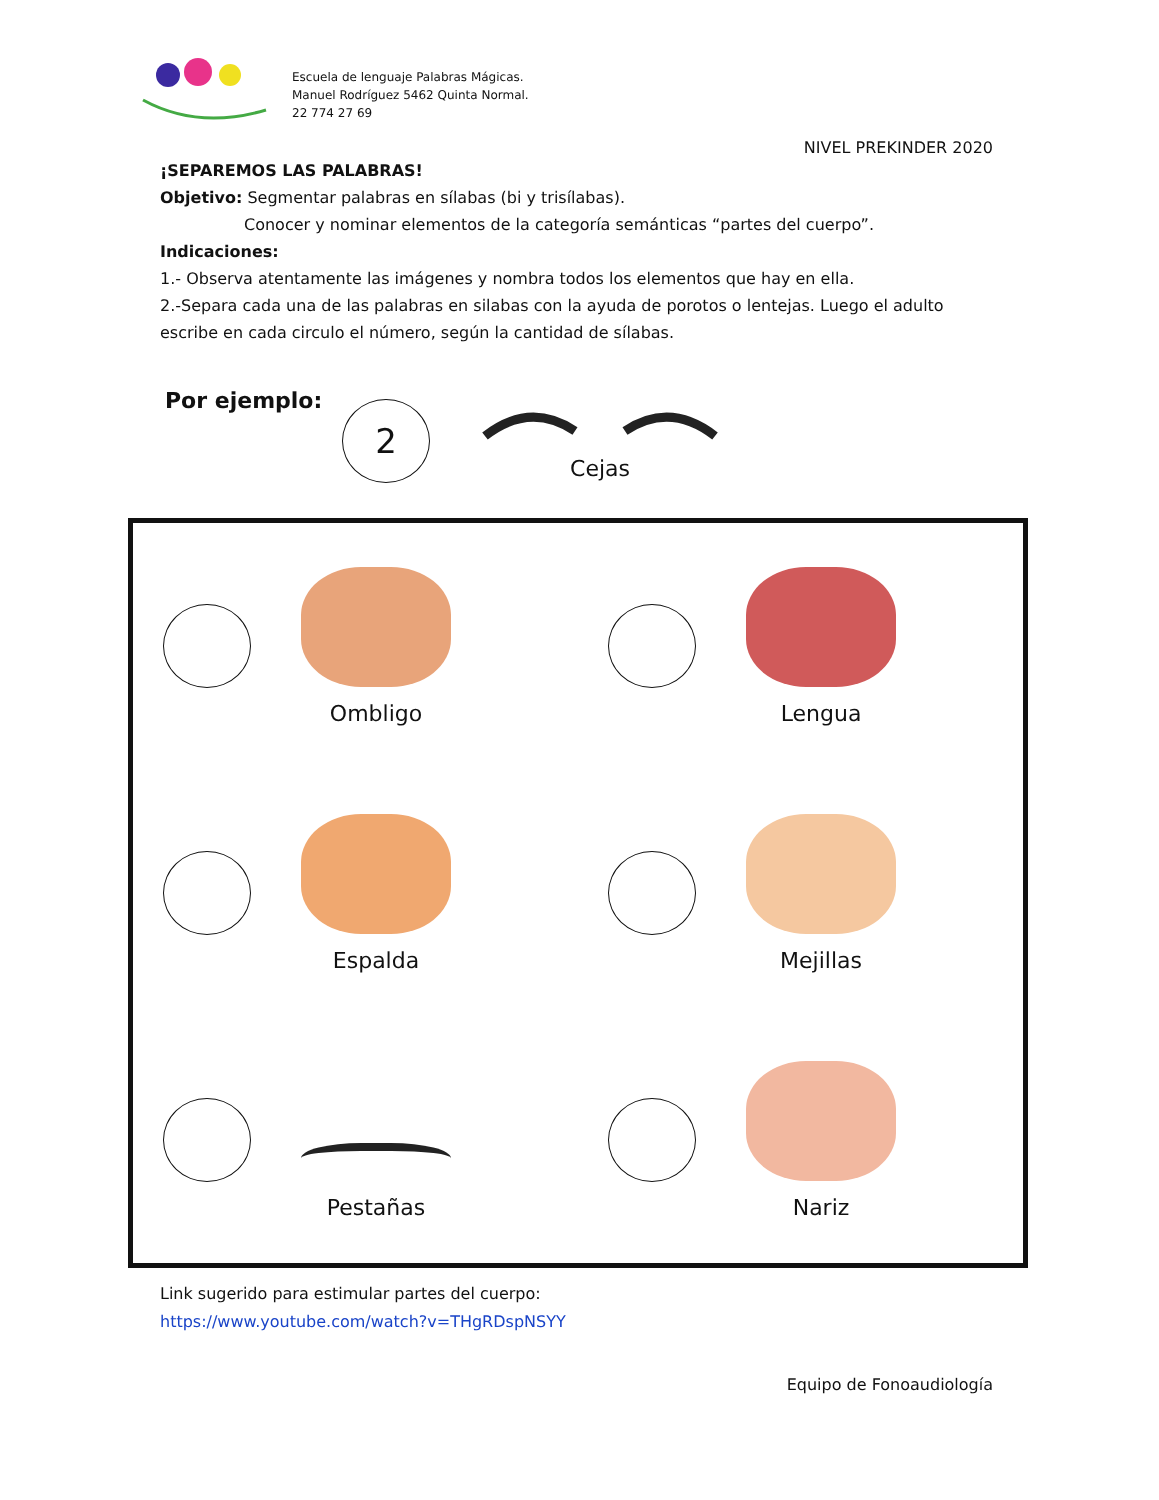Escuela de lenguaje Palabras Mágicas.
Manuel Rodríguez 5462 Quinta Normal.
22 774 27 69
NIVEL PREKINDER 2020
¡SEPAREMOS LAS PALABRAS!
Objetivo: Segmentar palabras en sílabas (bi y trisílabas).
Conocer y nominar elementos de la categoría semánticas “partes del cuerpo”.
Indicaciones:
1.- Observa atentamente las imágenes y nombra todos los elementos que hay en ella.
2.-Separa cada una de las palabras en silabas con la ayuda de porotos o lentejas. Luego el adulto escribe en cada circulo el número, según la cantidad de sílabas.
Por ejemplo:
2
Cejas
Ombligo
Lengua
Espalda
Mejillas
Pestañas
Nariz
Link sugerido para estimular partes del cuerpo:
https://www.youtube.com/watch?v=THgRDspNSYY
Equipo de Fonoaudiología